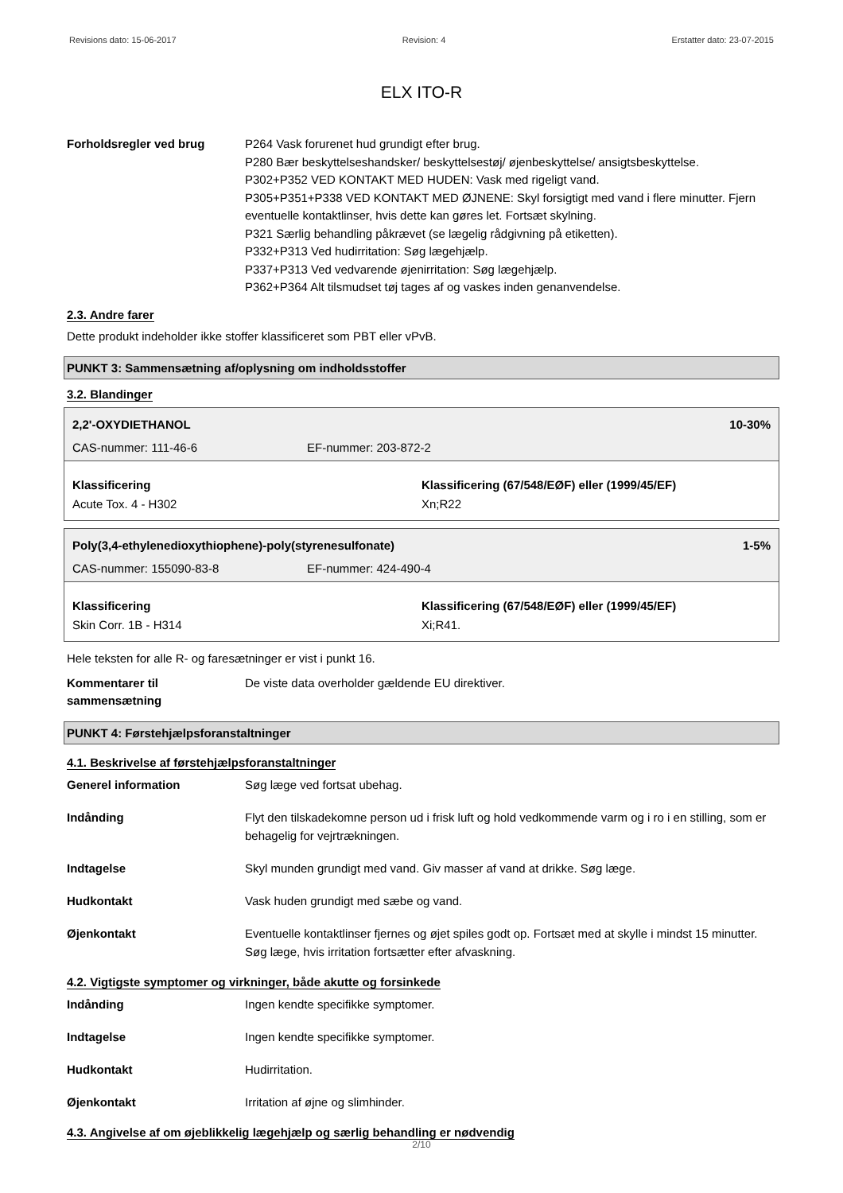Revisions dato: 15-06-2017 Revision: 4 Erstatter dato: 23-07-2015
ELX ITO-R
Forholdsregler ved brug P264 Vask forurenet hud grundigt efter brug.
P280 Bær beskyttelseshandsker/ beskyttelsestøj/ øjenbeskyttelse/ ansigtsbeskyttelse.
P302+P352 VED KONTAKT MED HUDEN: Vask med rigeligt vand.
P305+P351+P338 VED KONTAKT MED ØJNENE: Skyl forsigtigt med vand i flere minutter. Fjern eventuelle kontaktlinser, hvis dette kan gøres let. Fortsæt skylning.
P321 Særlig behandling påkrævet (se lægelig rådgivning på etiketten).
P332+P313 Ved hudirritation: Søg lægehjælp.
P337+P313 Ved vedvarende øjenirritation: Søg lægehjælp.
P362+P364 Alt tilsmudset tøj tages af og vaskes inden genanvendelse.
2.3. Andre farer
Dette produkt indeholder ikke stoffer klassificeret som PBT eller vPvB.
PUNKT 3: Sammensætning af/oplysning om indholdsstoffer
3.2. Blandinger
2,2'-OXYDIETHANOL 10-30%
CAS-nummer: 111-46-6 EF-nummer: 203-872-2
Klassificering
Acute Tox. 4 - H302
Klassificering (67/548/EØF) eller (1999/45/EF)
Xn;R22
Poly(3,4-ethylenedioxythiophene)-poly(styrenesulfonate) 1-5%
CAS-nummer: 155090-83-8 EF-nummer: 424-490-4
Klassificering
Skin Corr. 1B - H314
Klassificering (67/548/EØF) eller (1999/45/EF)
Xi;R41.
Hele teksten for alle R- og faresætninger er vist i punkt 16.
Kommentarer til sammensætning
De viste data overholder gældende EU direktiver.
PUNKT 4: Førstehjælpsforanstaltninger
4.1. Beskrivelse af førstehjælpsforanstaltninger
Generel information Søg læge ved fortsat ubehag.
Indånding Flyt den tilskadekomne person ud i frisk luft og hold vedkommende varm og i ro i en stilling, som er behagelig for vejrtrækningen.
Indtagelse Skyl munden grundigt med vand. Giv masser af vand at drikke. Søg læge.
Hudkontakt Vask huden grundigt med sæbe og vand.
Øjenkontakt Eventuelle kontaktlinser fjernes og øjet spiles godt op. Fortsæt med at skylle i mindst 15 minutter. Søg læge, hvis irritation fortsætter efter afvaskning.
4.2. Vigtigste symptomer og virkninger, både akutte og forsinkede
Indånding Ingen kendte specifikke symptomer.
Indtagelse Ingen kendte specifikke symptomer.
Hudkontakt Hudirritation.
Øjenkontakt Irritation af øjne og slimhinder.
4.3. Angivelse af om øjeblikkelig lægehjælp og særlig behandling er nødvendig
2/10